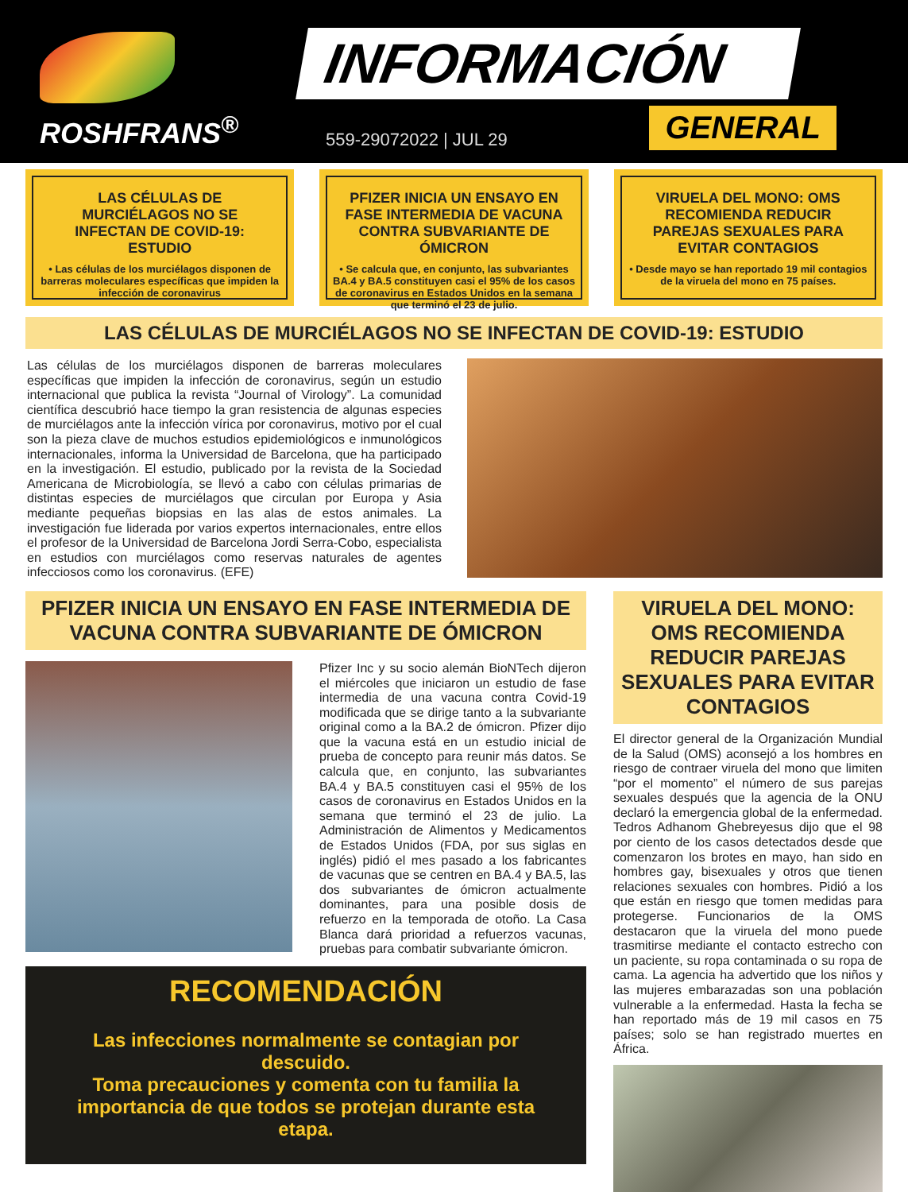ROSHFRANS<sup>®</sup>
INFORMACIÓN
559-29072022 | JUL 29
GENERAL
LAS CÉLULAS DE MURCIÉLAGOS NO SE INFECTAN DE COVID-19: ESTUDIO
• Las células de los murciélagos disponen de barreras moleculares específicas que impiden la infección de coronavirus
PFIZER INICIA UN ENSAYO EN FASE INTERMEDIA DE VACUNA CONTRA SUBVARIANTE DE ÓMICRON
• Se calcula que, en conjunto, las subvariantes BA.4 y BA.5 constituyen casi el 95% de los casos de coronavirus en Estados Unidos en la semana que terminó el 23 de julio.
VIRUELA DEL MONO: OMS RECOMIENDA REDUCIR PAREJAS SEXUALES PARA EVITAR CONTAGIOS
• Desde mayo se han reportado 19 mil contagios de la viruela del mono en 75 países.
LAS CÉLULAS DE MURCIÉLAGOS NO SE INFECTAN DE COVID-19: ESTUDIO
Las células de los murciélagos disponen de barreras moleculares específicas que impiden la infección de coronavirus, según un estudio internacional que publica la revista “Journal of Virology”. La comunidad científica descubrió hace tiempo la gran resistencia de algunas especies de murciélagos ante la infección vírica por coronavirus, motivo por el cual son la pieza clave de muchos estudios epidemiológicos e inmunológicos internacionales, informa la Universidad de Barcelona, que ha participado en la investigación. El estudio, publicado por la revista de la Sociedad Americana de Microbiología, se llevó a cabo con células primarias de distintas especies de murciélagos que circulan por Europa y Asia mediante pequeñas biopsias en las alas de estos animales. La investigación fue liderada por varios expertos internacionales, entre ellos el profesor de la Universidad de Barcelona Jordi Serra-Cobo, especialista en estudios con murciélagos como reservas naturales de agentes infecciosos como los coronavirus. (EFE)
PFIZER INICIA UN ENSAYO EN FASE INTERMEDIA DE VACUNA CONTRA SUBVARIANTE DE ÓMICRON
Pfizer Inc y su socio alemán BioNTech dijeron el miércoles que iniciaron un estudio de fase intermedia de una vacuna contra Covid-19 modificada que se dirige tanto a la subvariante original como a la BA.2 de ómicron. Pfizer dijo que la vacuna está en un estudio inicial de prueba de concepto para reunir más datos. Se calcula que, en conjunto, las subvariantes BA.4 y BA.5 constituyen casi el 95% de los casos de coronavirus en Estados Unidos en la semana que terminó el 23 de julio. La Administración de Alimentos y Medicamentos de Estados Unidos (FDA, por sus siglas en inglés) pidió el mes pasado a los fabricantes de vacunas que se centren en BA.4 y BA.5, las dos subvariantes de ómicron actualmente dominantes, para una posible dosis de refuerzo en la temporada de otoño. La Casa Blanca dará prioridad a refuerzos vacunas, pruebas para combatir subvariante ómicron.
RECOMENDACIÓN
Las infecciones normalmente se contagian por descuido.
Toma precauciones y comenta con tu familia la importancia de que todos se protejan durante esta etapa.
VIRUELA DEL MONO: OMS RECOMIENDA REDUCIR PAREJAS SEXUALES PARA EVITAR CONTAGIOS
El director general de la Organización Mundial de la Salud (OMS) aconsejó a los hombres en riesgo de contraer viruela del mono que limiten “por el momento” el número de sus parejas sexuales después que la agencia de la ONU declaró la emergencia global de la enfermedad. Tedros Adhanom Ghebreyesus dijo que el 98 por ciento de los casos detectados desde que comenzaron los brotes en mayo, han sido en hombres gay, bisexuales y otros que tienen relaciones sexuales con hombres. Pidió a los que están en riesgo que tomen medidas para protegerse. Funcionarios de la OMS destacaron que la viruela del mono puede trasmitirse mediante el contacto estrecho con un paciente, su ropa contaminada o su ropa de cama. La agencia ha advertido que los niños y las mujeres embarazadas son una población vulnerable a la enfermedad. Hasta la fecha se han reportado más de 19 mil casos en 75 países; solo se han registrado muertes en África.